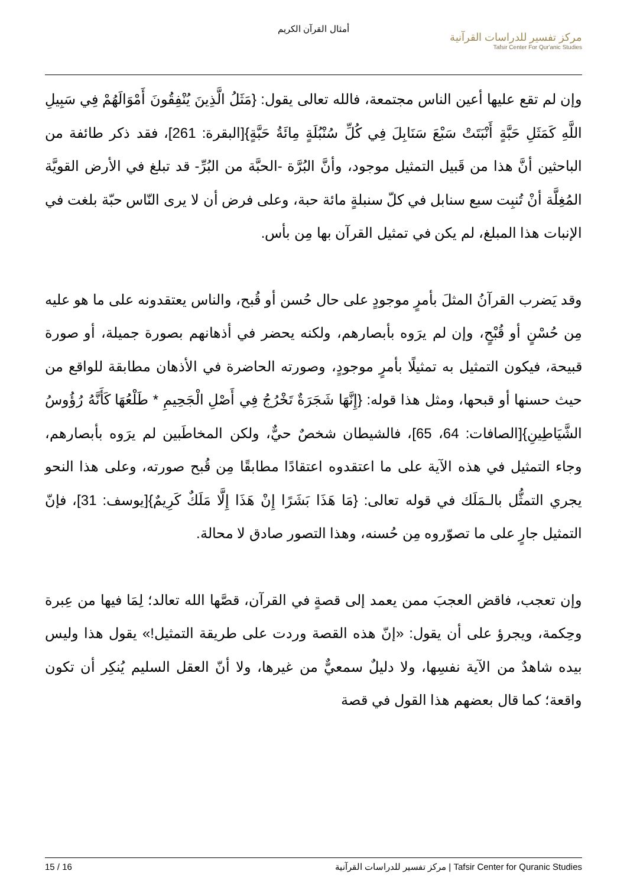أمثال القرآن الكريم
مركز تفسير للدراسات القرآنية
Tafsir Center For Qur'anic Studies
وإن لم تقع عليها أعين الناس مجتمعة، فالله تعالى يقول: {مَثَلُ الَّذِينَ يُنْفِقُونَ أَمْوَالَهُمْ فِي سَبِيلِ اللَّهِ كَمَثَلِ حَبَّةٍ أَنْبَتَتْ سَبْعَ سَنَابِلَ فِي كُلِّ سُنْبُلَةٍ مِائَةُ حَبَّةٍ}[البقرة: 261]، فقد ذكر طائفة من الباحثين أنَّ هذا من قَبيل التمثيل موجود، وأنَّ البُرَّة -الحبَّة من البُرِّ- قد تبلغ في الأرض القويَّة المُغِلَّة أنْ تُنبِت سبع سنابل في كلّ سنبلةٍ مائة حبة، وعلى فرض أن لا يرى النّاس حبّة بلغت في الإنبات هذا المبلغ، لم يكن في تمثيل القرآن بها مِن بأس.
وقد يَضرب القرآنُ المثلَ بأمرٍ موجودٍ على حال حُسن أو قُبح، والناس يعتقدونه على ما هو عليه مِن حُسْنٍ أو قُبْحٍ، وإن لم يرَوه بأبصارهم، ولكنه يحضر في أذهانهم بصورة جميلة، أو صورة قبيحة، فيكون التمثيل به تمثيلًا بأمرٍ موجودٍ، وصورته الحاضرة في الأذهان مطابقة للواقع من حيث حسنها أو قبحها، ومثل هذا قوله: {إِنَّهَا شَجَرَةٌ تَخْرُجُ فِي أَصْلِ الْجَحِيمِ * طَلْعُهَا كَأَنَّهُ رُؤُوسُ الشَّيَاطِينِ}[الصافات: 64، 65]، فالشيطان شخصٌ حيٌّ، ولكن المخاطَبين لم يرَوه بأبصارهم، وجاء التمثيل في هذه الآية على ما اعتقدوه اعتقادًا مطابقًا مِن قُبح صورته، وعلى هذا النحو يجري التمثُّل بالـمَلَك في قوله تعالى: {مَا هَذَا بَشَرًا إِنْ هَذَا إِلَّا مَلَكٌ كَرِيمٌ}[يوسف: 31]، فإنّ التمثيل جارٍ على ما تصوّروه مِن حُسنه، وهذا التصور صادق لا محالة.
وإن تعجب، فاقض العجبَ ممن يعمد إلى قصةٍ في القرآن، قصَّها الله تعالد؛ لِمَا فيها من عِبرة وحِكمة، ويجرؤ على أن يقول: «إنّ هذه القصة وردت على طريقة التمثيل!» يقول هذا وليس بيده شاهدٌ من الآية نفسِها، ولا دليلٌ سمعيٌّ من غيرها، ولا أنّ العقل السليم يُنكِر أن تكون واقعة؛ كما قال بعضهم هذا القول في قصة
15 / 16 مركز تفسير للدراسات القرآنية | Tafsir Center for Quranic Studies